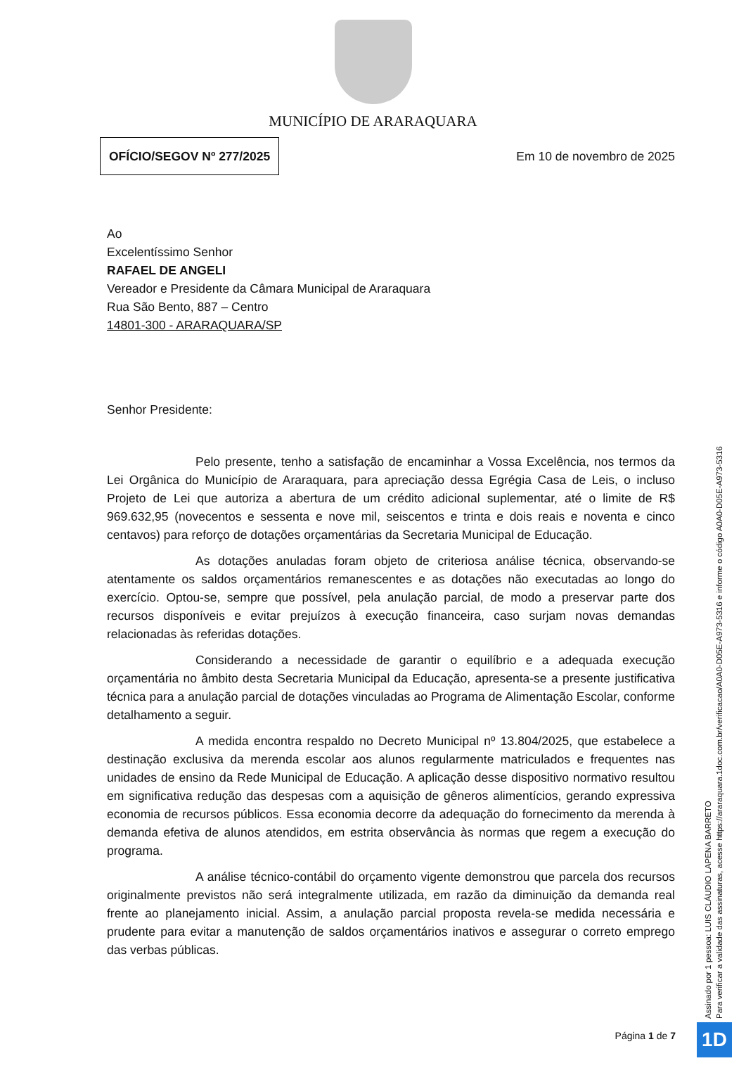MUNICÍPIO DE ARARAQUARA
OFÍCIO/SEGOV Nº 277/2025
Em 10 de novembro de 2025
Ao
Excelentíssimo Senhor
RAFAEL DE ANGELI
Vereador e Presidente da Câmara Municipal de Araraquara
Rua São Bento, 887 – Centro
14801-300 - ARARAQUARA/SP
Senhor Presidente:
Pelo presente, tenho a satisfação de encaminhar a Vossa Excelência, nos termos da Lei Orgânica do Município de Araraquara, para apreciação dessa Egrégia Casa de Leis, o incluso Projeto de Lei que autoriza a abertura de um crédito adicional suplementar, até o limite de R$ 969.632,95 (novecentos e sessenta e nove mil, seiscentos e trinta e dois reais e noventa e cinco centavos) para reforço de dotações orçamentárias da Secretaria Municipal de Educação.
As dotações anuladas foram objeto de criteriosa análise técnica, observando-se atentamente os saldos orçamentários remanescentes e as dotações não executadas ao longo do exercício. Optou-se, sempre que possível, pela anulação parcial, de modo a preservar parte dos recursos disponíveis e evitar prejuízos à execução financeira, caso surjam novas demandas relacionadas às referidas dotações.
Considerando a necessidade de garantir o equilíbrio e a adequada execução orçamentária no âmbito desta Secretaria Municipal da Educação, apresenta-se a presente justificativa técnica para a anulação parcial de dotações vinculadas ao Programa de Alimentação Escolar, conforme detalhamento a seguir.
A medida encontra respaldo no Decreto Municipal nº 13.804/2025, que estabelece a destinação exclusiva da merenda escolar aos alunos regularmente matriculados e frequentes nas unidades de ensino da Rede Municipal de Educação. A aplicação desse dispositivo normativo resultou em significativa redução das despesas com a aquisição de gêneros alimentícios, gerando expressiva economia de recursos públicos. Essa economia decorre da adequação do fornecimento da merenda à demanda efetiva de alunos atendidos, em estrita observância às normas que regem a execução do programa.
A análise técnico-contábil do orçamento vigente demonstrou que parcela dos recursos originalmente previstos não será integralmente utilizada, em razão da diminuição da demanda real frente ao planejamento inicial. Assim, a anulação parcial proposta revela-se medida necessária e prudente para evitar a manutenção de saldos orçamentários inativos e assegurar o correto emprego das verbas públicas.
Assinado por 1 pessoa: LUIS CLÁUDIO LAPENA BARRETO
Para verificar a validade das assinaturas, acesse https://araraquara.1doc.com.br/verificacao/A0A0-D05E-A973-5316 e informe o código A0A0-D05E-A973-5316
Página 1 de 7 1D